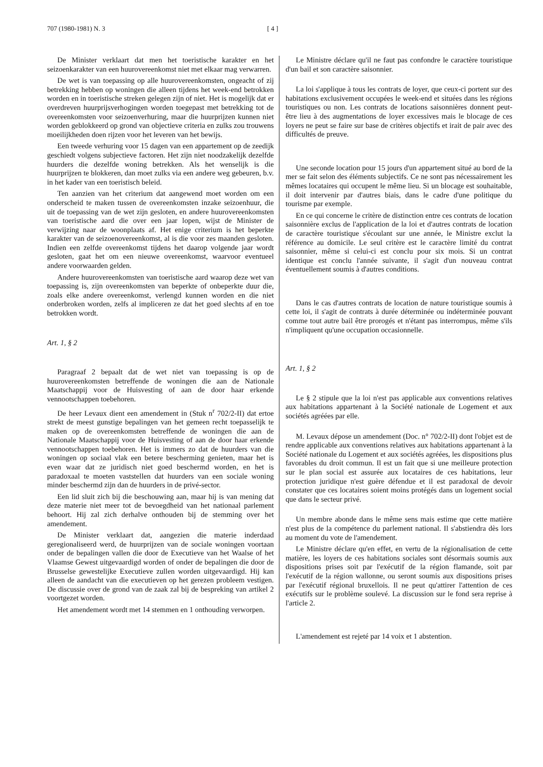707 (1980-1981) N. 3 [ 4 ]
De Minister verklaart dat men het toeristische karakter en het seizoenkarakter van een huurovereenkomst niet met elkaar mag verwarren.
De wet is van toepassing op alle huurovereenkomsten, ongeacht of zij betrekking hebben op woningen die alleen tijdens het week-end betrokken worden en in toeristische streken gelegen zijn of niet. Het is mogelijk dat er overdreven huurprijsverhogingen worden toegepast met betrekking tot de overeenkomsten voor seizoenverhuring, maar die huurprijzen kunnen niet worden geblokkeerd op grond van objectieve criteria en zulks zou trouwens moeilijkheden doen rijzen voor het leveren van het bewijs.
Een tweede verhuring voor 15 dagen van een appartement op de zeedijk geschiedt volgens subjectieve factoren. Het zijn niet noodzakelijk dezelfde huurders die dezelfde woning betrekken. Als het wenselijk is die huurprijzen te blokkeren, dan moet zulks via een andere weg gebeuren, b.v. in het kader van een toeristisch beleid.
Ten aanzien van het criterium dat aangewend moet worden om een onderscheid te maken tussen de overeenkomsten inzake seizoenhuur, die uit de toepassing van de wet zijn gesloten, en andere huurovereenkomsten van toeristische aard die over een jaar lopen, wijst de Minister de verwijzing naar de woonplaats af. Het enige criterium is het beperkte karakter van de seizoenovereenkomst, al is die voor zes maanden gesloten. Indien een zelfde overeenkomst tijdens het daarop volgende jaar wordt gesloten, gaat het om een nieuwe overeenkomst, waarvoor eventueel andere voorwaarden gelden.
Andere huurovereenkomsten van toeristische aard waarop deze wet van toepassing is, zijn overeenkomsten van beperkte of onbeperkte duur die, zoals elke andere overeenkomst, verlengd kunnen worden en die niet onderbroken worden, zelfs al impliceren ze dat het goed slechts af en toe betrokken wordt.
Art. 1, § 2
Paragraaf 2 bepaalt dat de wet niet van toepassing is op de huurovereenkomsten betreffende de woningen die aan de Nationale Maatschappij voor de Huisvesting of aan de door haar erkende vennootschappen toebehoren.
De heer Levaux dient een amendement in (Stuk n<sup>r</sup> 702/2-II) dat ertoe strekt de meest gunstige bepalingen van het gemeen recht toepasselijk te maken op de overeenkomsten betreffende de woningen die aan de Nationale Maatschappij voor de Huisvesting of aan de door haar erkende vennootschappen toebehoren. Het is immers zo dat de huurders van die woningen op sociaal vlak een betere bescherming genieten, maar het is even waar dat ze juridisch niet goed beschermd worden, en het is paradoxaal te moeten vaststellen dat huurders van een sociale woning minder beschermd zijn dan de huurders in de privé-sector.
Een lid sluit zich bij die beschouwing aan, maar hij is van mening dat deze materie niet meer tot de bevoegdheid van het nationaal parlement behoort. Hij zal zich derhalve onthouden bij de stemming over het amendement.
De Minister verklaart dat, aangezien die materie inderdaad geregionaliseerd werd, de huurprijzen van de sociale woningen voortaan onder de bepalingen vallen die door de Executieve van het Waalse of het Vlaamse Gewest uitgevaardigd worden of onder de bepalingen die door de Brusselse gewestelijke Executieve zullen worden uitgevaardigd. Hij kan alleen de aandacht van die executieven op het gerezen probleem vestigen. De discussie over de grond van de zaak zal bij de bespreking van artikel 2 voortgezet worden.
Het amendement wordt met 14 stemmen en 1 onthouding verworpen.
Le Ministre déclare qu'il ne faut pas confondre le caractère touristique d'un bail et son caractère saisonnier.
La loi s'applique à tous les contrats de loyer, que ceux-ci portent sur des habitations exclusivement occupées le week-end et situées dans les régions touristiques ou non. Les contrats de locations saisonnières donnent peut-être lieu à des augmentations de loyer excessives mais le blocage de ces loyers ne peut se faire sur base de critères objectifs et irait de pair avec des difficultés de preuve.
Une seconde location pour 15 jours d'un appartement situé au bord de la mer se fait selon des éléments subjectifs. Ce ne sont pas nécessairement les mêmes locataires qui occupent le même lieu. Si un blocage est souhaitable, il doit intervenir par d'autres biais, dans le cadre d'une politique du tourisme par exemple.
En ce qui concerne le critère de distinction entre ces contrats de location saisonnière exclus de l'application de la loi et d'autres contrats de location de caractère touristique s'écoulant sur une année, le Ministre exclut la référence au domicile. Le seul critère est le caractère limité du contrat saisonnier, même si celui-ci est conclu pour six mois. Si un contrat identique est conclu l'année suivante, il s'agit d'un nouveau contrat éventuellement soumis à d'autres conditions.
Dans le cas d'autres contrats de location de nature touristique soumis à cette loi, il s'agit de contrats à durée déterminée ou indéterminée pouvant comme tout autre bail être prorogés et n'étant pas interrompus, même s'ils n'impliquent qu'une occupation occasionnelle.
Art. 1, § 2
Le § 2 stipule que la loi n'est pas applicable aux conventions relatives aux habitations appartenant à la Société nationale de Logement et aux sociétés agréées par elle.
M. Levaux dépose un amendement (Doc. n° 702/2-II) dont l'objet est de rendre applicable aux conventions relatives aux habitations appartenant à la Société nationale du Logement et aux sociétés agréées, les dispositions plus favorables du droit commun. Il est un fait que si une meilleure protection sur le plan social est assurée aux locataires de ces habitations, leur protection juridique n'est guère défendue et il est paradoxal de devoir constater que ces locataires soient moins protégés dans un logement social que dans le secteur privé.
Un membre abonde dans le même sens mais estime que cette matière n'est plus de la compétence du parlement national. Il s'abstiendra dès lors au moment du vote de l'amendement.
Le Ministre déclare qu'en effet, en vertu de la régionalisation de cette matière, les loyers de ces habitations sociales sont désormais soumis aux dispositions prises soit par l'exécutif de la région flamande, soit par l'exécutif de la région wallonne, ou seront soumis aux dispositions prises par l'exécutif régional bruxellois. Il ne peut qu'attirer l'attention de ces exécutifs sur le problème soulevé. La discussion sur le fond sera reprise à l'article 2.
L'amendement est rejeté par 14 voix et 1 abstention.